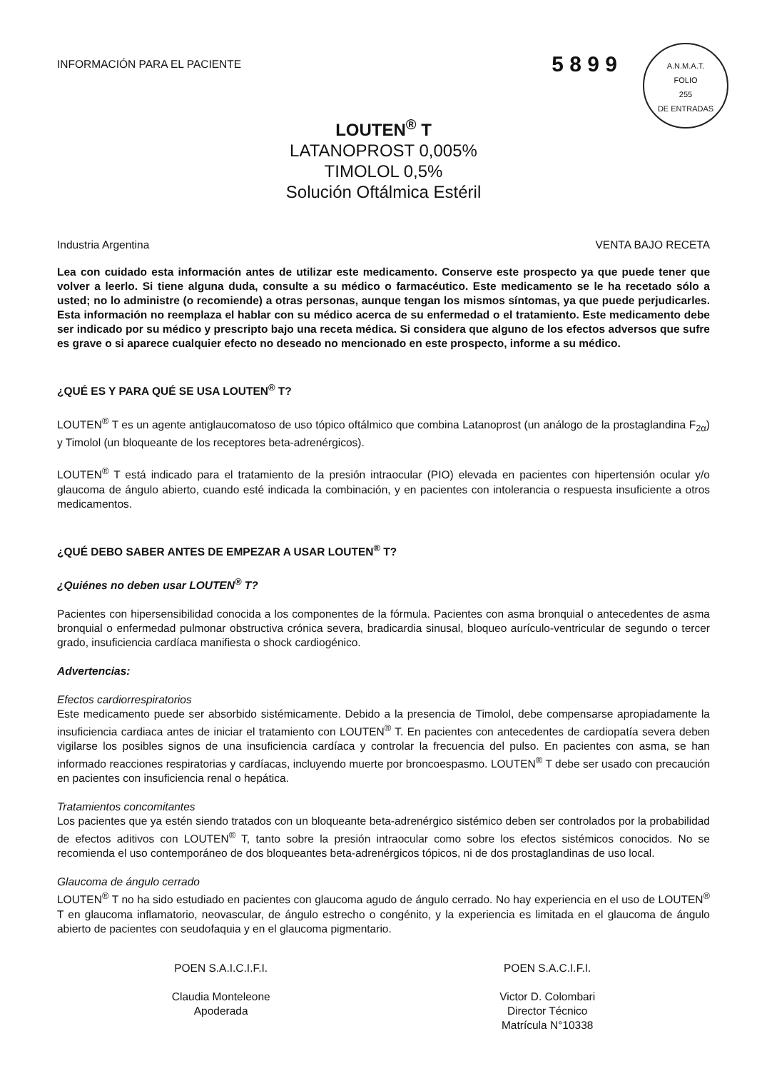INFORMACIÓN PARA EL PACIENTE
5 8 9 9
A.N.M.A.T.
FOLIO
255
DE ENTRADAS
LOUTEN<sup>®</sup> T
LATANOPROST 0,005%
TIMOLOL 0,5%
Solución Oftálmica Estéril
Industria Argentina VENTA BAJO RECETA
Lea con cuidado esta información antes de utilizar este medicamento. Conserve este prospecto ya que puede tener que volver a leerlo. Si tiene alguna duda, consulte a su médico o farmacéutico. Este medicamento se le ha recetado sólo a usted; no lo administre (o recomiende) a otras personas, aunque tengan los mismos síntomas, ya que puede perjudicarles. Esta información no reemplaza el hablar con su médico acerca de su enfermedad o el tratamiento. Este medicamento debe ser indicado por su médico y prescripto bajo una receta médica. Si considera que alguno de los efectos adversos que sufre es grave o si aparece cualquier efecto no deseado no mencionado en este prospecto, informe a su médico.
¿QUÉ ES Y PARA QUÉ SE USA LOUTEN<sup>®</sup> T?
LOUTEN<sup>®</sup> T es un agente antiglaucomatoso de uso tópico oftálmico que combina Latanoprost (un análogo de la prostaglandina F<sub>2α</sub>) y Timolol (un bloqueante de los receptores beta-adrenérgicos).
LOUTEN<sup>®</sup> T está indicado para el tratamiento de la presión intraocular (PIO) elevada en pacientes con hipertensión ocular y/o glaucoma de ángulo abierto, cuando esté indicada la combinación, y en pacientes con intolerancia o respuesta insuficiente a otros medicamentos.
¿QUÉ DEBO SABER ANTES DE EMPEZAR A USAR LOUTEN<sup>®</sup> T?
¿Quiénes no deben usar LOUTEN<sup>®</sup> T?
Pacientes con hipersensibilidad conocida a los componentes de la fórmula. Pacientes con asma bronquial o antecedentes de asma bronquial o enfermedad pulmonar obstructiva crónica severa, bradicardia sinusal, bloqueo aurículo-ventricular de segundo o tercer grado, insuficiencia cardíaca manifiesta o shock cardiogénico.
Advertencias:
Efectos cardiorrespiratorios
Este medicamento puede ser absorbido sistémicamente. Debido a la presencia de Timolol, debe compensarse apropiadamente la insuficiencia cardiaca antes de iniciar el tratamiento con LOUTEN<sup>®</sup> T. En pacientes con antecedentes de cardiopatía severa deben vigilarse los posibles signos de una insuficiencia cardíaca y controlar la frecuencia del pulso. En pacientes con asma, se han informado reacciones respiratorias y cardíacas, incluyendo muerte por broncoespasmo. LOUTEN<sup>®</sup> T debe ser usado con precaución en pacientes con insuficiencia renal o hepática.
Tratamientos concomitantes
Los pacientes que ya estén siendo tratados con un bloqueante beta-adrenérgico sistémico deben ser controlados por la probabilidad de efectos aditivos con LOUTEN<sup>®</sup> T, tanto sobre la presión intraocular como sobre los efectos sistémicos conocidos. No se recomienda el uso contemporáneo de dos bloqueantes beta-adrenérgicos tópicos, ni de dos prostaglandinas de uso local.
Glaucoma de ángulo cerrado
LOUTEN<sup>®</sup> T no ha sido estudiado en pacientes con glaucoma agudo de ángulo cerrado. No hay experiencia en el uso de LOUTEN<sup>®</sup> T en glaucoma inflamatorio, neovascular, de ángulo estrecho o congénito, y la experiencia es limitada en el glaucoma de ángulo abierto de pacientes con seudofaquia y en el glaucoma pigmentario.
POEN S.A.I.C.I.F.I.
Claudia Monteleone
Apoderada
POEN S.A.C.I.F.I.
Victor D. Colombari
Director Técnico
Matrícula N°10338